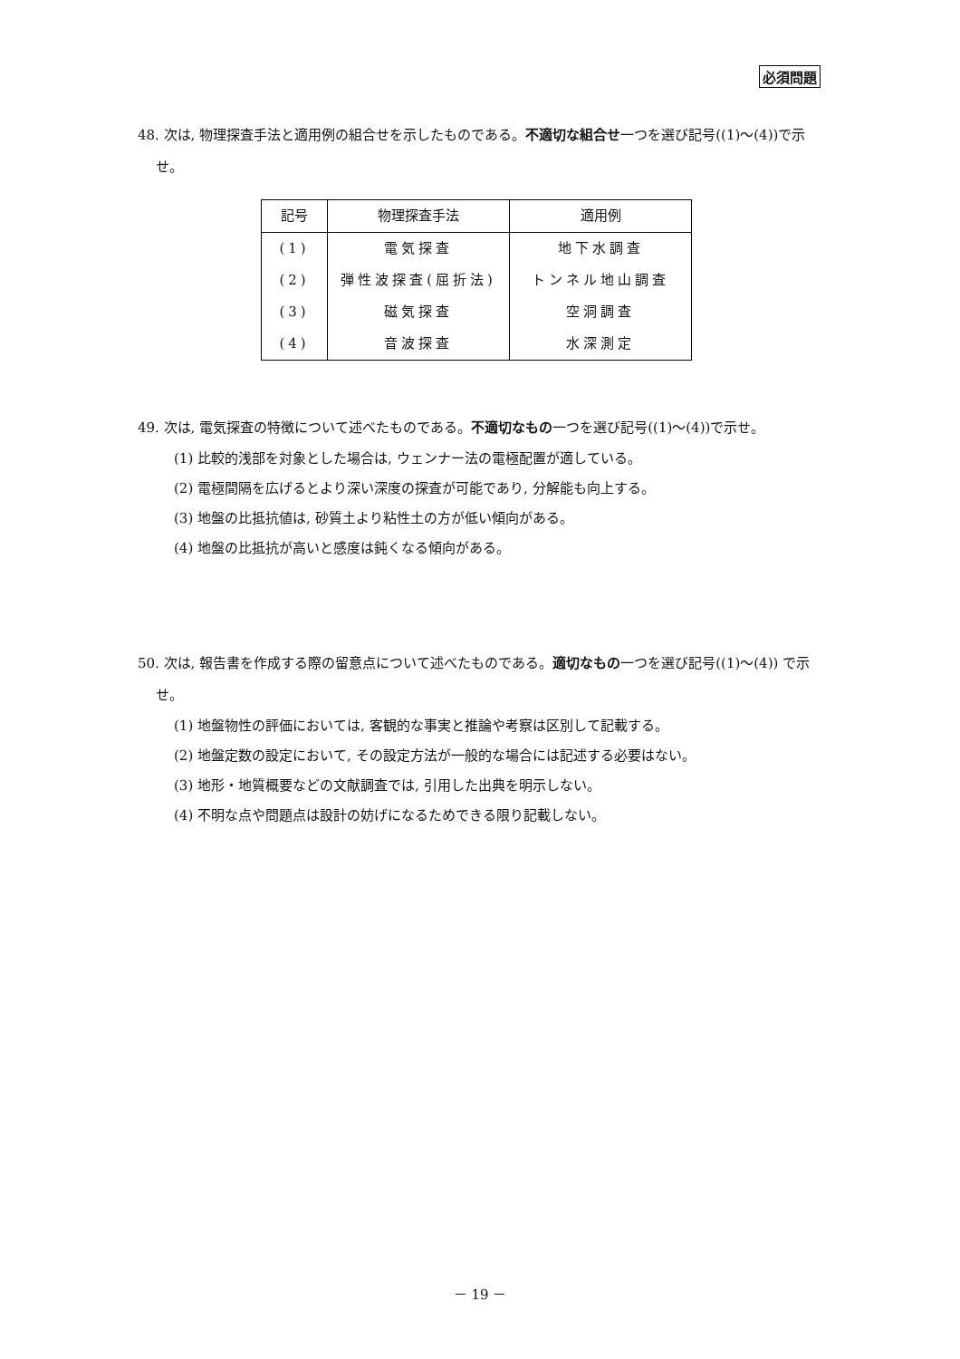必須問題
48. 次は, 物理探査手法と適用例の組合せを示したものである。不適切な組合せ一つを選び記号((1)～(4))で示せ。
| 記号 | 物理探査手法 | 適用例 |
| --- | --- | --- |
| (1) | 電気探査 | 地下水調査 |
| (2) | 弾性波探査(屈折法) | トンネル地山調査 |
| (3) | 磁気探査 | 空洞調査 |
| (4) | 音波探査 | 水深測定 |
49. 次は, 電気探査の特徴について述べたものである。不適切なもの一つを選び記号((1)～(4))で示せ。
(1) 比較的浅部を対象とした場合は, ウェンナー法の電極配置が適している。
(2) 電極間隔を広げるとより深い深度の探査が可能であり, 分解能も向上する。
(3) 地盤の比抵抗値は, 砂質土より粘性土の方が低い傾向がある。
(4) 地盤の比抵抗が高いと感度は鈍くなる傾向がある。
50. 次は, 報告書を作成する際の留意点について述べたものである。適切なもの一つを選び記号((1)～(4)) で示せ。
(1) 地盤物性の評価においては, 客観的な事実と推論や考察は区別して記載する。
(2) 地盤定数の設定において, その設定方法が一般的な場合には記述する必要はない。
(3) 地形・地質概要などの文献調査では, 引用した出典を明示しない。
(4) 不明な点や問題点は設計の妨げになるためできる限り記載しない。
－ 19 －